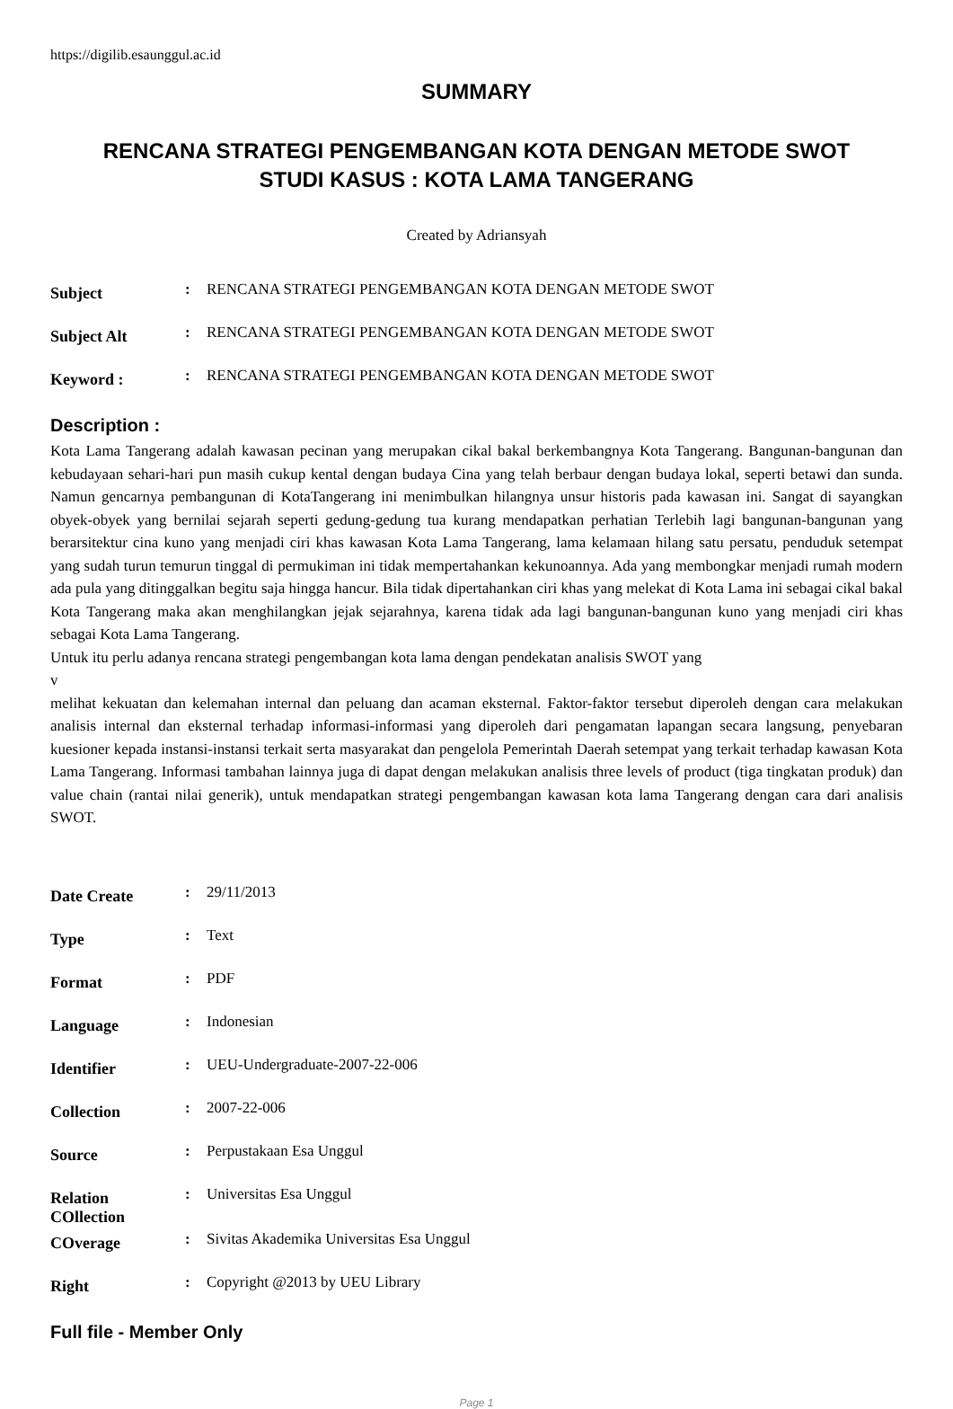https://digilib.esaunggul.ac.id
SUMMARY
RENCANA STRATEGI PENGEMBANGAN KOTA DENGAN METODE SWOT
STUDI KASUS : KOTA LAMA TANGERANG
Created by Adriansyah
| Subject | : | RENCANA STRATEGI PENGEMBANGAN KOTA DENGAN METODE SWOT |
| Subject Alt | : | RENCANA STRATEGI PENGEMBANGAN KOTA DENGAN METODE SWOT |
| Keyword : | : | RENCANA STRATEGI PENGEMBANGAN KOTA DENGAN METODE SWOT |
Description :
Kota Lama Tangerang adalah kawasan pecinan yang merupakan cikal bakal berkembangnya Kota Tangerang. Bangunan-bangunan dan kebudayaan sehari-hari pun masih cukup kental dengan budaya Cina yang telah berbaur dengan budaya lokal, seperti betawi dan sunda. Namun gencarnya pembangunan di KotaTangerang ini menimbulkan hilangnya unsur historis pada kawasan ini. Sangat di sayangkan obyek-obyek yang bernilai sejarah seperti gedung-gedung tua kurang mendapatkan perhatian Terlebih lagi bangunan-bangunan yang berarsitektur cina kuno yang menjadi ciri khas kawasan Kota Lama Tangerang, lama kelamaan hilang satu persatu, penduduk setempat yang sudah turun temurun tinggal di permukiman ini tidak mempertahankan kekunoannya. Ada yang membongkar menjadi rumah modern ada pula yang ditinggalkan begitu saja hingga hancur. Bila tidak dipertahankan ciri khas yang melekat di Kota Lama ini sebagai cikal bakal Kota Tangerang maka akan menghilangkan jejak sejarahnya, karena tidak ada lagi bangunan-bangunan kuno yang menjadi ciri khas sebagai Kota Lama Tangerang.
Untuk itu perlu adanya rencana strategi pengembangan kota lama dengan pendekatan analisis SWOT yang
v
melihat kekuatan dan kelemahan internal dan peluang dan acaman eksternal. Faktor-faktor tersebut diperoleh dengan cara melakukan analisis internal dan eksternal terhadap informasi-informasi yang diperoleh dari pengamatan lapangan secara langsung, penyebaran kuesioner kepada instansi-instansi terkait serta masyarakat dan pengelola Pemerintah Daerah setempat yang terkait terhadap kawasan Kota Lama Tangerang. Informasi tambahan lainnya juga di dapat dengan melakukan analisis three levels of product (tiga tingkatan produk) dan value chain (rantai nilai generik), untuk mendapatkan strategi pengembangan kawasan kota lama Tangerang dengan cara dari analisis SWOT.
| Date Create | : | 29/11/2013 |
| Type | : | Text |
| Format | : | PDF |
| Language | : | Indonesian |
| Identifier | : | UEU-Undergraduate-2007-22-006 |
| Collection | : | 2007-22-006 |
| Source | : | Perpustakaan Esa Unggul |
| Relation COllection | : | Universitas Esa Unggul |
| COverage | : | Sivitas Akademika Universitas Esa Unggul |
| Right | : | Copyright @2013 by UEU Library |
Full file - Member Only
Page 1